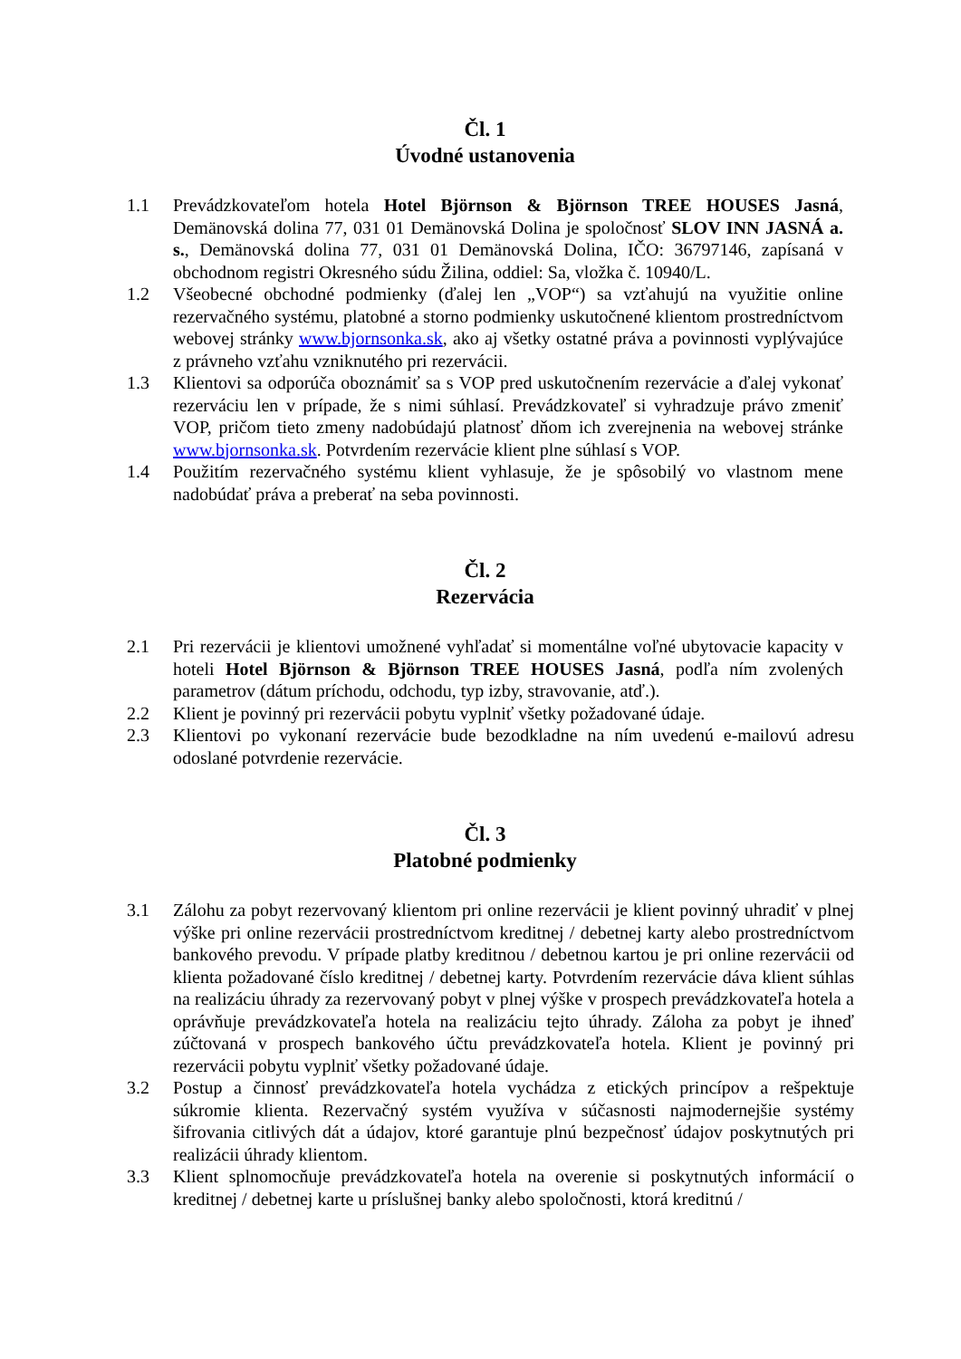Čl. 1
Úvodné ustanovenia
1.1 Prevádzkovateľom hotela Hotel Björnson & Björnson TREE HOUSES Jasná, Demänovská dolina 77, 031 01 Demänovská Dolina je spoločnosť SLOV INN JASNÁ a. s., Demänovská dolina 77, 031 01 Demänovská Dolina, IČO: 36797146, zapísaná v obchodnom registri Okresného súdu Žilina, oddiel: Sa, vložka č. 10940/L.
1.2 Všeobecné obchodné podmienky (ďalej len „VOP“) sa vzťahujú na využitie online rezervačného systému, platobné a storno podmienky uskutočnené klientom prostredníctvom webovej stránky www.bjornsonka.sk, ako aj všetky ostatné práva a povinnosti vyplývajúce z právneho vzťahu vzniknutého pri rezervácii.
1.3 Klientovi sa odporúča oboznámiť sa s VOP pred uskutočnením rezervácie a ďalej vykonať rezerváciu len v prípade, že s nimi súhlasí. Prevádzkovateľ si vyhradzuje právo zmeniť VOP, pričom tieto zmeny nadobúdajú platnosť dňom ich zverejnenia na webovej stránke www.bjornsonka.sk. Potvrdením rezervácie klient plne súhlasí s VOP.
1.4 Použitím rezervačného systému klient vyhlasuje, že je spôsobilý vo vlastnom mene nadobúdať práva a preberať na seba povinnosti.
Čl. 2
Rezervácia
2.1 Pri rezervácii je klientovi umožnené vyhľadať si momentálne voľné ubytovacie kapacity v hoteli Hotel Björnson & Björnson TREE HOUSES Jasná, podľa ním zvolených parametrov (dátum príchodu, odchodu, typ izby, stravovanie, atď.).
2.2 Klient je povinný pri rezervácii pobytu vyplniť všetky požadované údaje.
2.3 Klientovi po vykonaní rezervácie bude bezodkladne na ním uvedenú e-mailovú adresu odoslané potvrdenie rezervácie.
Čl. 3
Platobné podmienky
3.1 Zálohu za pobyt rezervovaný klientom pri online rezervácii je klient povinný uhradiť v plnej výške pri online rezervácii prostredníctvom kreditnej / debetnej karty alebo prostredníctvom bankového prevodu. V prípade platby kreditnou / debetnou kartou je pri online rezervácii od klienta požadované číslo kreditnej / debetnej karty. Potvrdením rezervácie dáva klient súhlas na realizáciu úhrady za rezervovaný pobyt v plnej výške v prospech prevádzkovateľa hotela a oprávňuje prevádzkovateľa hotela na realizáciu tejto úhrady. Záloha za pobyt je ihneď zúčtovaná v prospech bankového účtu prevádzkovateľa hotela. Klient je povinný pri rezervácii pobytu vyplniť všetky požadované údaje.
3.2 Postup a činnosť prevádzkovateľa hotela vychádza z etických princípov a rešpektuje súkromie klienta. Rezervačný systém využíva v súčasnosti najmodernejšie systémy šifrovania citlivých dát a údajov, ktoré garantuje plnú bezpečnosť údajov poskytnutých pri realizácii úhrady klientom.
3.3 Klient splnomocňuje prevádzkovateľa hotela na overenie si poskytnutých informácií o kreditnej / debetnej karte u príslušnej banky alebo spoločnosti, ktorá kreditnú /